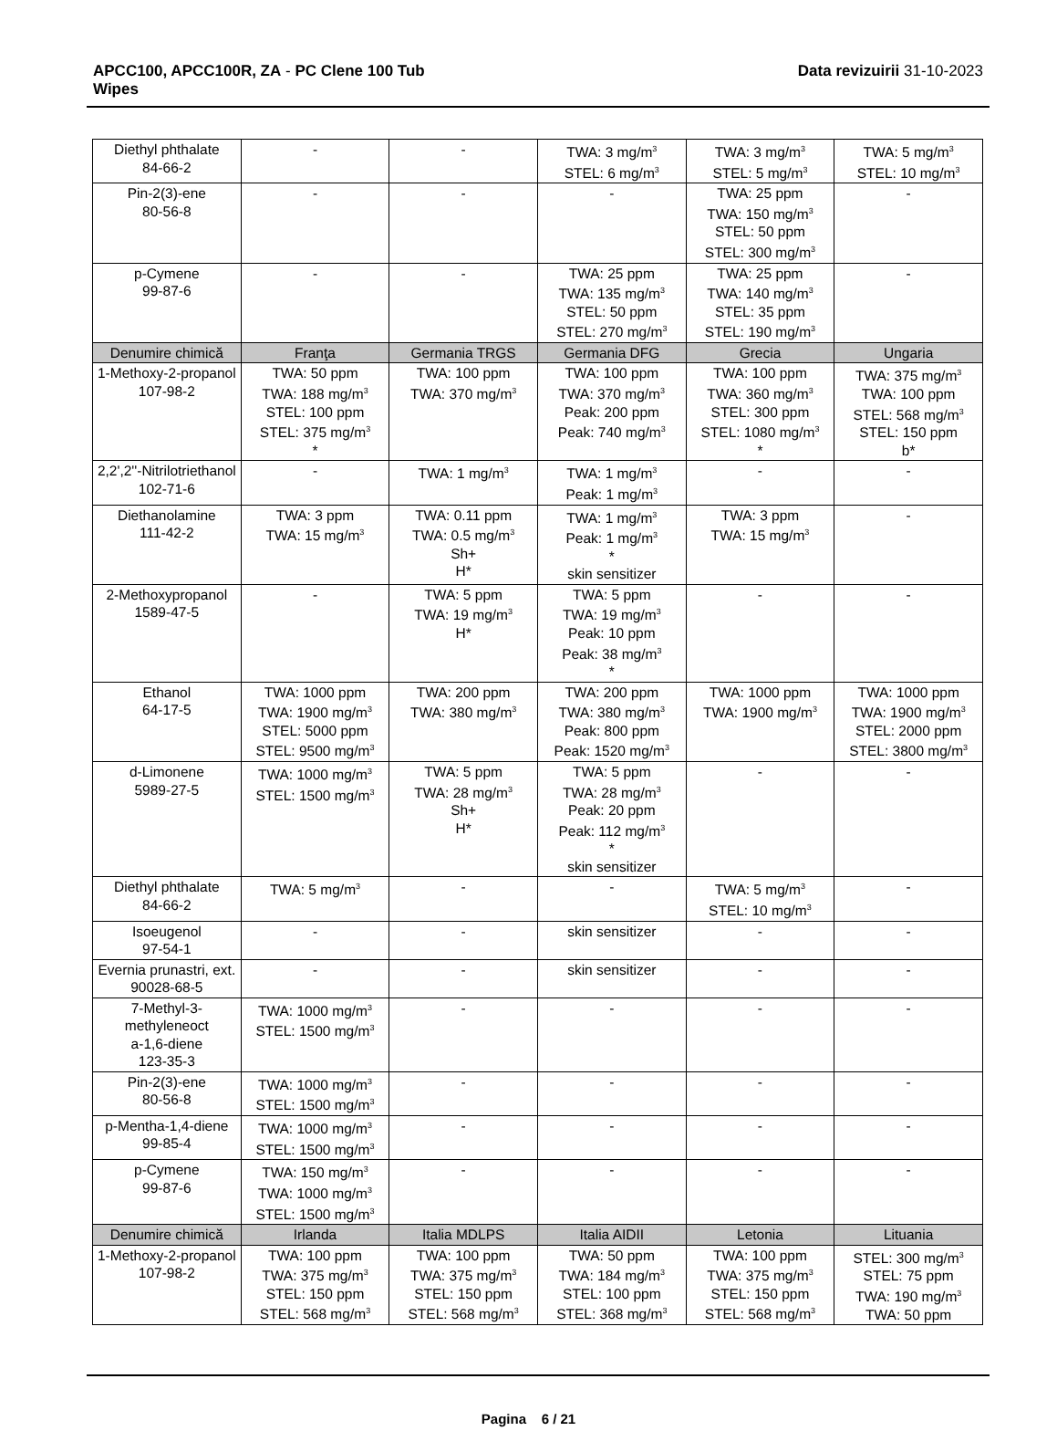APCC100, APCC100R, ZA - PC Clene 100 Tub
Wipes
Data revizuirii 31-10-2023
| Diethyl phthalate 84-66-2 | - | - | TWA: 3 mg/m<sup>3</sup> STEL: 6 mg/m<sup>3</sup> | TWA: 3 mg/m<sup>3</sup> STEL: 5 mg/m<sup>3</sup> | TWA: 5 mg/m<sup>3</sup> STEL: 10 mg/m<sup>3</sup> |
| Pin-2(3)-ene 80-56-8 | - | - | - | TWA: 25 ppm TWA: 150 mg/m<sup>3</sup> STEL: 50 ppm STEL: 300 mg/m<sup>3</sup> | - |
| p-Cymene 99-87-6 | - | - | TWA: 25 ppm TWA: 135 mg/m<sup>3</sup> STEL: 50 ppm STEL: 270 mg/m<sup>3</sup> | TWA: 25 ppm TWA: 140 mg/m<sup>3</sup> STEL: 35 ppm STEL: 190 mg/m<sup>3</sup> | - |
| Denumire chimică | Franţa | Germania TRGS | Germania DFG | Grecia | Ungaria |
| 1-Methoxy-2-propanol 107-98-2 | TWA: 50 ppm TWA: 188 mg/m<sup>3</sup> STEL: 100 ppm STEL: 375 mg/m<sup>3</sup> * | TWA: 100 ppm TWA: 370 mg/m<sup>3</sup> | TWA: 100 ppm TWA: 370 mg/m<sup>3</sup> Peak: 200 ppm Peak: 740 mg/m<sup>3</sup> | TWA: 100 ppm TWA: 360 mg/m<sup>3</sup> STEL: 300 ppm STEL: 1080 mg/m<sup>3</sup> * | TWA: 375 mg/m<sup>3</sup> TWA: 100 ppm STEL: 568 mg/m<sup>3</sup> STEL: 150 ppm b* |
| 2,2',2''-Nitrilotriethanol 102-71-6 | - | TWA: 1 mg/m<sup>3</sup> | TWA: 1 mg/m<sup>3</sup> Peak: 1 mg/m<sup>3</sup> | - | - |
| Diethanolamine 111-42-2 | TWA: 3 ppm TWA: 15 mg/m<sup>3</sup> | TWA: 0.11 ppm TWA: 0.5 mg/m<sup>3</sup> Sh+ H* | TWA: 1 mg/m<sup>3</sup> Peak: 1 mg/m<sup>3</sup> * skin sensitizer | TWA: 3 ppm TWA: 15 mg/m<sup>3</sup> | - |
| 2-Methoxypropanol 1589-47-5 | - | TWA: 5 ppm TWA: 19 mg/m<sup>3</sup> H* | TWA: 5 ppm TWA: 19 mg/m<sup>3</sup> Peak: 10 ppm Peak: 38 mg/m<sup>3</sup> * | - | - |
| Ethanol 64-17-5 | TWA: 1000 ppm TWA: 1900 mg/m<sup>3</sup> STEL: 5000 ppm STEL: 9500 mg/m<sup>3</sup> | TWA: 200 ppm TWA: 380 mg/m<sup>3</sup> | TWA: 200 ppm TWA: 380 mg/m<sup>3</sup> Peak: 800 ppm Peak: 1520 mg/m<sup>3</sup> | TWA: 1000 ppm TWA: 1900 mg/m<sup>3</sup> | TWA: 1000 ppm TWA: 1900 mg/m<sup>3</sup> STEL: 2000 ppm STEL: 3800 mg/m<sup>3</sup> |
| d-Limonene 5989-27-5 | TWA: 1000 mg/m<sup>3</sup> STEL: 1500 mg/m<sup>3</sup> | TWA: 5 ppm TWA: 28 mg/m<sup>3</sup> Sh+ H* | TWA: 5 ppm TWA: 28 mg/m<sup>3</sup> Peak: 20 ppm Peak: 112 mg/m<sup>3</sup> * skin sensitizer | - | - |
| Diethyl phthalate 84-66-2 | TWA: 5 mg/m<sup>3</sup> | - | - | TWA: 5 mg/m<sup>3</sup> STEL: 10 mg/m<sup>3</sup> | - |
| Isoeugenol 97-54-1 | - | - | skin sensitizer | - | - |
| Evernia prunastri, ext. 90028-68-5 | - | - | skin sensitizer | - | - |
| 7-Methyl-3-methyleneoct a-1,6-diene 123-35-3 | TWA: 1000 mg/m<sup>3</sup> STEL: 1500 mg/m<sup>3</sup> | - | - | - | - |
| Pin-2(3)-ene 80-56-8 | TWA: 1000 mg/m<sup>3</sup> STEL: 1500 mg/m<sup>3</sup> | - | - | - | - |
| p-Mentha-1,4-diene 99-85-4 | TWA: 1000 mg/m<sup>3</sup> STEL: 1500 mg/m<sup>3</sup> | - | - | - | - |
| p-Cymene 99-87-6 | TWA: 150 mg/m<sup>3</sup> TWA: 1000 mg/m<sup>3</sup> STEL: 1500 mg/m<sup>3</sup> | - | - | - | - |
| Denumire chimică | Irlanda | Italia MDLPS | Italia AIDII | Letonia | Lituania |
| 1-Methoxy-2-propanol 107-98-2 | TWA: 100 ppm TWA: 375 mg/m<sup>3</sup> STEL: 150 ppm STEL: 568 mg/m<sup>3</sup> | TWA: 100 ppm TWA: 375 mg/m<sup>3</sup> STEL: 150 ppm STEL: 568 mg/m<sup>3</sup> | TWA: 50 ppm TWA: 184 mg/m<sup>3</sup> STEL: 100 ppm STEL: 368 mg/m<sup>3</sup> | TWA: 100 ppm TWA: 375 mg/m<sup>3</sup> STEL: 150 ppm STEL: 568 mg/m<sup>3</sup> | STEL: 300 mg/m<sup>3</sup> STEL: 75 ppm TWA: 190 mg/m<sup>3</sup> TWA: 50 ppm |
Pagina 6 / 21